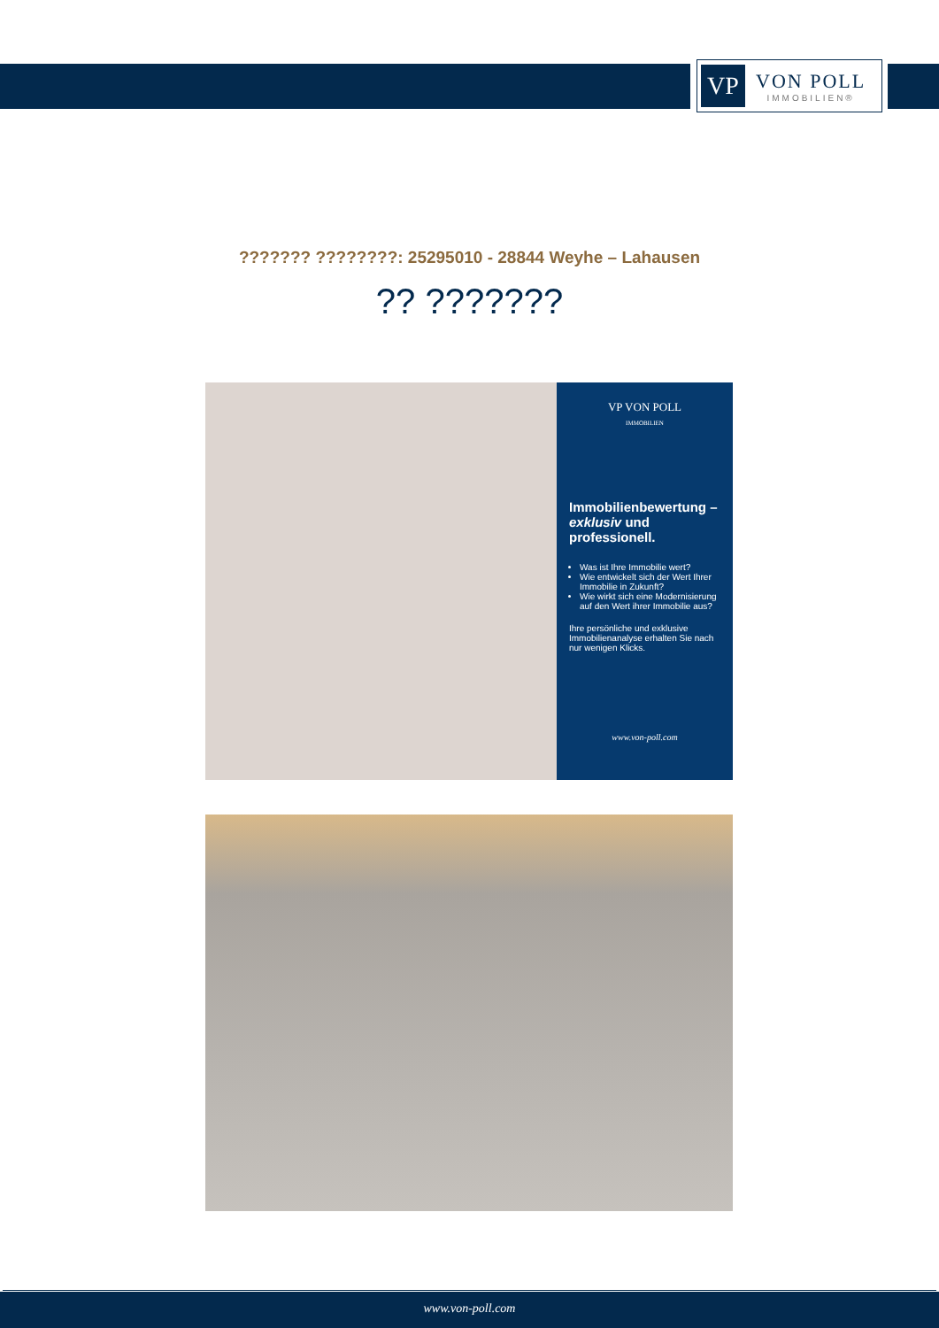VP
VON POLL
IMMOBILIEN®
??????? ????????: 25295010 - 28844 Weyhe – Lahausen
?? ???????
VP VON POLL
IMMOBILIEN
Immobilienbewertung – exklusiv und professionell.
Was ist Ihre Immobilie wert?
Wie entwickelt sich der Wert Ihrer Immobilie in Zukunft?
Wie wirkt sich eine Modernisierung auf den Wert ihrer Immobilie aus?
Ihre persönliche und exklusive Immobilienanalyse erhalten Sie nach nur wenigen Klicks.
www.von-poll.com
www.von-poll.com